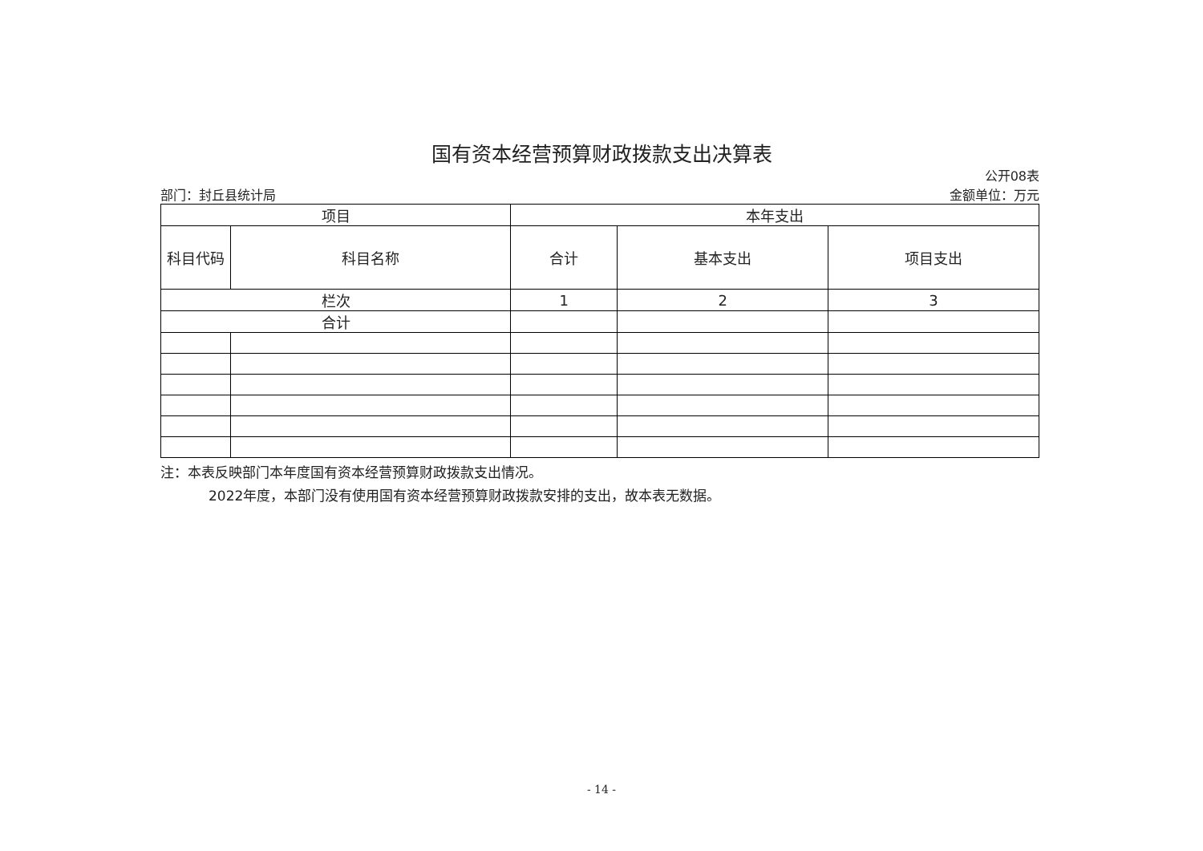国有资本经营预算财政拨款支出决算表
公开08表
部门：封丘县统计局 金额单位：万元
| 项目 | | 本年支出 | | |
| --- | --- | --- | --- | --- |
| 科目代码 | 科目名称 | 合计 | 基本支出 | 项目支出 |
| 栏次 | | 1 | 2 | 3 |
| 合计 | | | | |
注：本表反映部门本年度国有资本经营预算财政拨款支出情况。
2022年度，本部门没有使用国有资本经营预算财政拨款安排的支出，故本表无数据。
- 14 -